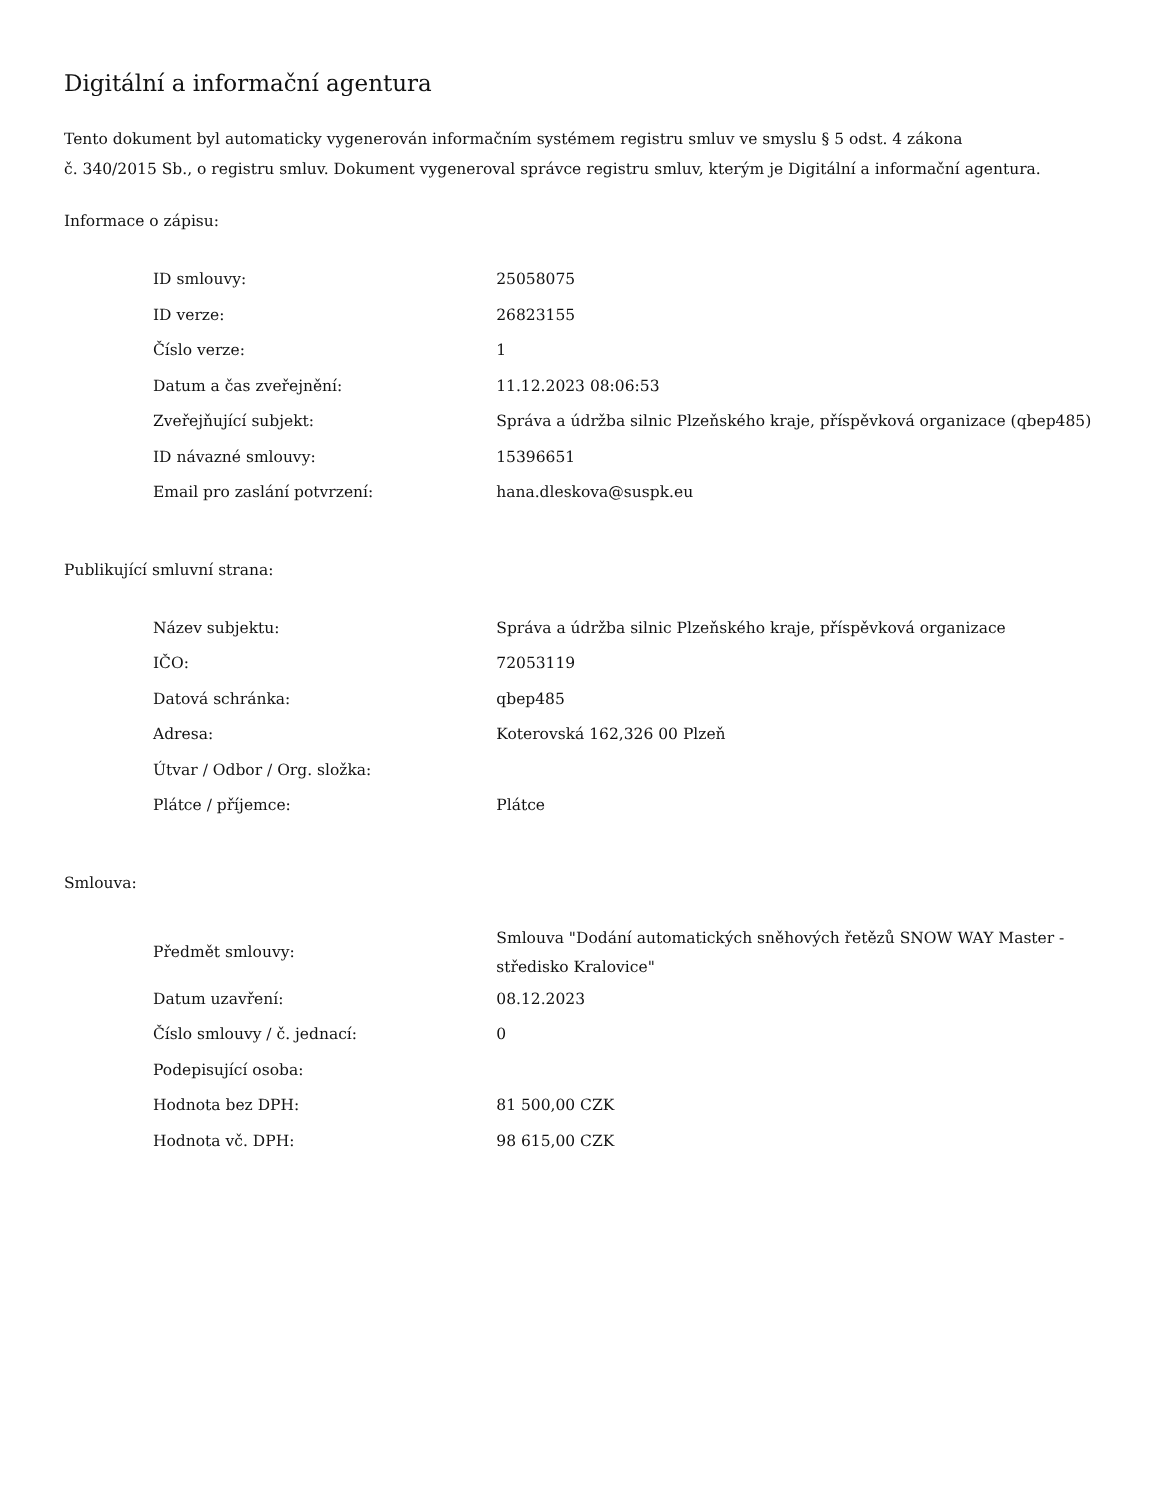Digitální a informační agentura
Tento dokument byl automaticky vygenerován informačním systémem registru smluv ve smyslu § 5 odst. 4 zákona
č. 340/2015 Sb., o registru smluv. Dokument vygeneroval správce registru smluv, kterým je Digitální a informační agentura.
Informace o zápisu:
| ID smlouvy: | 25058075 |
| ID verze: | 26823155 |
| Číslo verze: | 1 |
| Datum a čas zveřejnění: | 11.12.2023 08:06:53 |
| Zveřejňující subjekt: | Správa a údržba silnic Plzeňského kraje, příspěvková organizace (qbep485) |
| ID návazné smlouvy: | 15396651 |
| Email pro zaslání potvrzení: | hana.dleskova@suspk.eu |
Publikující smluvní strana:
| Název subjektu: | Správa a údržba silnic Plzeňského kraje, příspěvková organizace |
| IČO: | 72053119 |
| Datová schránka: | qbep485 |
| Adresa: | Koterovská 162,326 00 Plzeň |
| Útvar / Odbor / Org. složka: | |
| Plátce / příjemce: | Plátce |
Smlouva:
| Předmět smlouvy: | Smlouva "Dodání automatických sněhových řetězů SNOW WAY Master - středisko Kralovice" |
| Datum uzavření: | 08.12.2023 |
| Číslo smlouvy / č. jednací: | 0 |
| Podepisující osoba: | |
| Hodnota bez DPH: | 81 500,00 CZK |
| Hodnota vč. DPH: | 98 615,00 CZK |